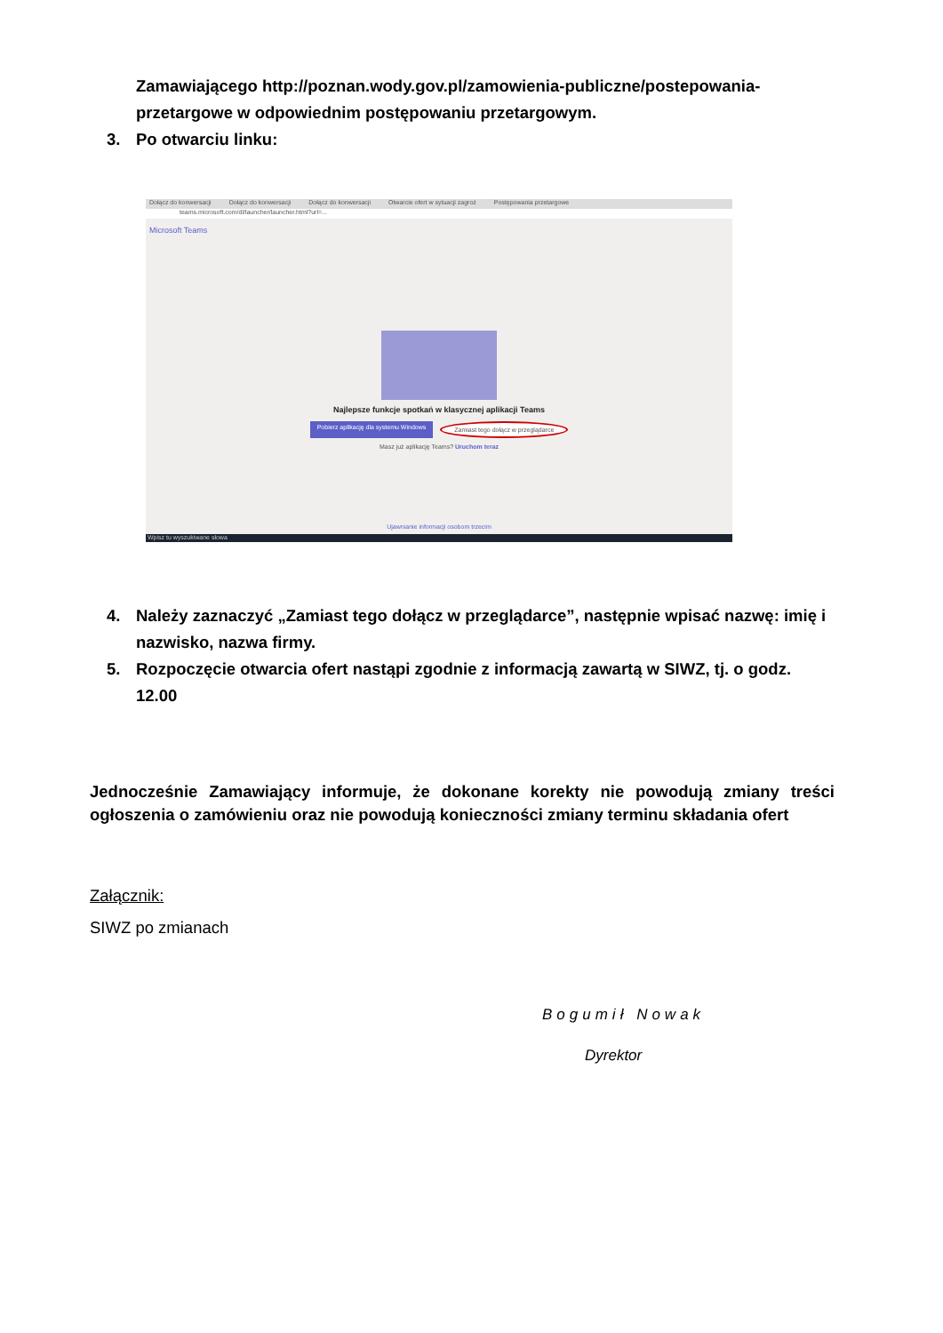Zamawiającego http://poznan.wody.gov.pl/zamowienia-publiczne/postepowania-przetargowe w odpowiednim postępowaniu przetargowym.
3. Po otwarciu linku:
Dołącz do konwersacji Dołącz do konwersacji Dołącz do konwersacji Otwarcie ofert w sytuacji zagroż Postępowania przetargowe
teams.microsoft.com/dl/launcher/launcher.html?url=...
Microsoft Teams
Najlepsze funkcje spotkań w klasycznej aplikacji Teams
Pobierz aplikację dla systemu Windows Zamiast tego dołącz w przeglądarce
Masz już aplikację Teams? Uruchom teraz
Ujawnianie informacji osobom trzecim
Wpisz tu wyszukiwane słowa
4. Należy zaznaczyć „Zamiast tego dołącz w przeglądarce”, następnie wpisać nazwę: imię i nazwisko, nazwa firmy.
5. Rozpoczęcie otwarcia ofert nastąpi zgodnie z informacją zawartą w SIWZ, tj. o godz. 12.00
Jednocześnie Zamawiający informuje, że dokonane korekty nie powodują zmiany treści ogłoszenia o zamówieniu oraz nie powodują konieczności zmiany terminu składania ofert
Załącznik:
SIWZ po zmianach
Bogumił Nowak
Dyrektor